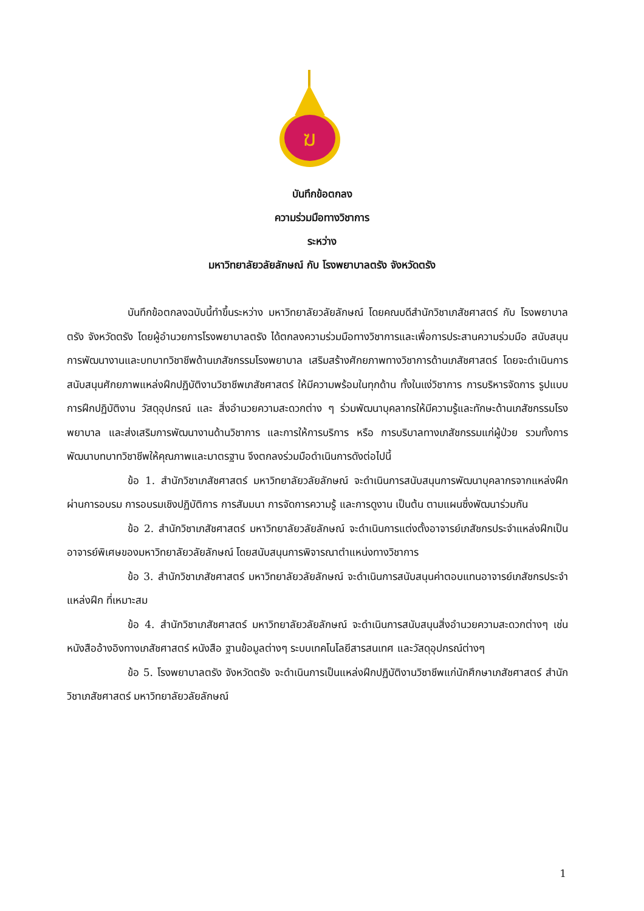ฆ
บันทึกข้อตกลง
ความร่วมมือทางวิชาการ
ระหว่าง
มหาวิทยาลัยวลัยลักษณ์ กับ โรงพยาบาลตรัง จังหวัดตรัง
บันทึกข้อตกลงฉบับนี้ทำขึ้นระหว่าง มหาวิทยาลัยวลัยลักษณ์ โดยคณบดีสำนักวิชาเภสัชศาสตร์ กับ โรงพยาบาลตรัง จังหวัดตรัง โดยผู้อำนวยการโรงพยาบาลตรัง ได้ตกลงความร่วมมือทางวิชาการและเพื่อการประสานความร่วมมือ สนับสนุนการพัฒนางานและบทบาทวิชาชีพด้านเภสัชกรรมโรงพยาบาล เสริมสร้างศักยภาพทางวิชาการด้านเภสัชศาสตร์ โดยจะดำเนินการ สนับสนุนศักยภาพแหล่งฝึกปฏิบัติงานวิชาชีพเภสัชศาสตร์ ให้มีความพร้อมในทุกด้าน ทั้งในแง่วิชาการ การบริหารจัดการ รูปแบบการฝึกปฏิบัติงาน วัสดุอุปกรณ์ และ สิ่งอำนวยความสะดวกต่าง ๆ ร่วมพัฒนาบุคลากรให้มีความรู้และทักษะด้านเภสัชกรรมโรงพยาบาล และส่งเสริมการพัฒนางานด้านวิชาการ และการให้การบริการ หรือ การบริบาลทางเภสัชกรรมแก่ผู้ป่วย รวมทั้งการพัฒนาบทบาทวิชาชีพให้คุณภาพและมาตรฐาน จึงตกลงร่วมมือดำเนินการดังต่อไปนี้
ข้อ 1. สำนักวิชาเภสัชศาสตร์ มหาวิทยาลัยวลัยลักษณ์ จะดำเนินการสนับสนุนการพัฒนาบุคลากรจากแหล่งฝึก ผ่านการอบรม การอบรมเชิงปฏิบัติการ การสัมมนา การจัดการความรู้ และการดูงาน เป็นต้น ตามแผนซึ่งพัฒนาร่วมกัน
ข้อ 2. สำนักวิชาเภสัชศาสตร์ มหาวิทยาลัยวลัยลักษณ์ จะดำเนินการแต่งตั้งอาจารย์เภสัชกรประจำแหล่งฝึกเป็นอาจารย์พิเศษของมหาวิทยาลัยวลัยลักษณ์ โดยสนับสนุนการพิจารณาตำแหน่งทางวิชาการ
ข้อ 3. สำนักวิชาเภสัชศาสตร์ มหาวิทยาลัยวลัยลักษณ์ จะดำเนินการสนับสนุนค่าตอบแทนอาจารย์เภสัชกรประจำแหล่งฝึก ที่เหมาะสม
ข้อ 4. สำนักวิชาเภสัชศาสตร์ มหาวิทยาลัยวลัยลักษณ์ จะดำเนินการสนับสนุนสิ่งอำนวยความสะดวกต่างๆ เช่น หนังสืออ้างอิงทางเภสัชศาสตร์ หนังสือ ฐานข้อมูลต่างๆ ระบบเทคโนโลยีสารสนเทศ และวัสดุอุปกรณ์ต่างๆ
ข้อ 5. โรงพยาบาลตรัง จังหวัดตรัง จะดำเนินการเป็นแหล่งฝึกปฏิบัติงานวิชาชีพแก่นักศึกษาเภสัชศาสตร์ สำนักวิชาเภสัชศาสตร์ มหาวิทยาลัยวลัยลักษณ์
1